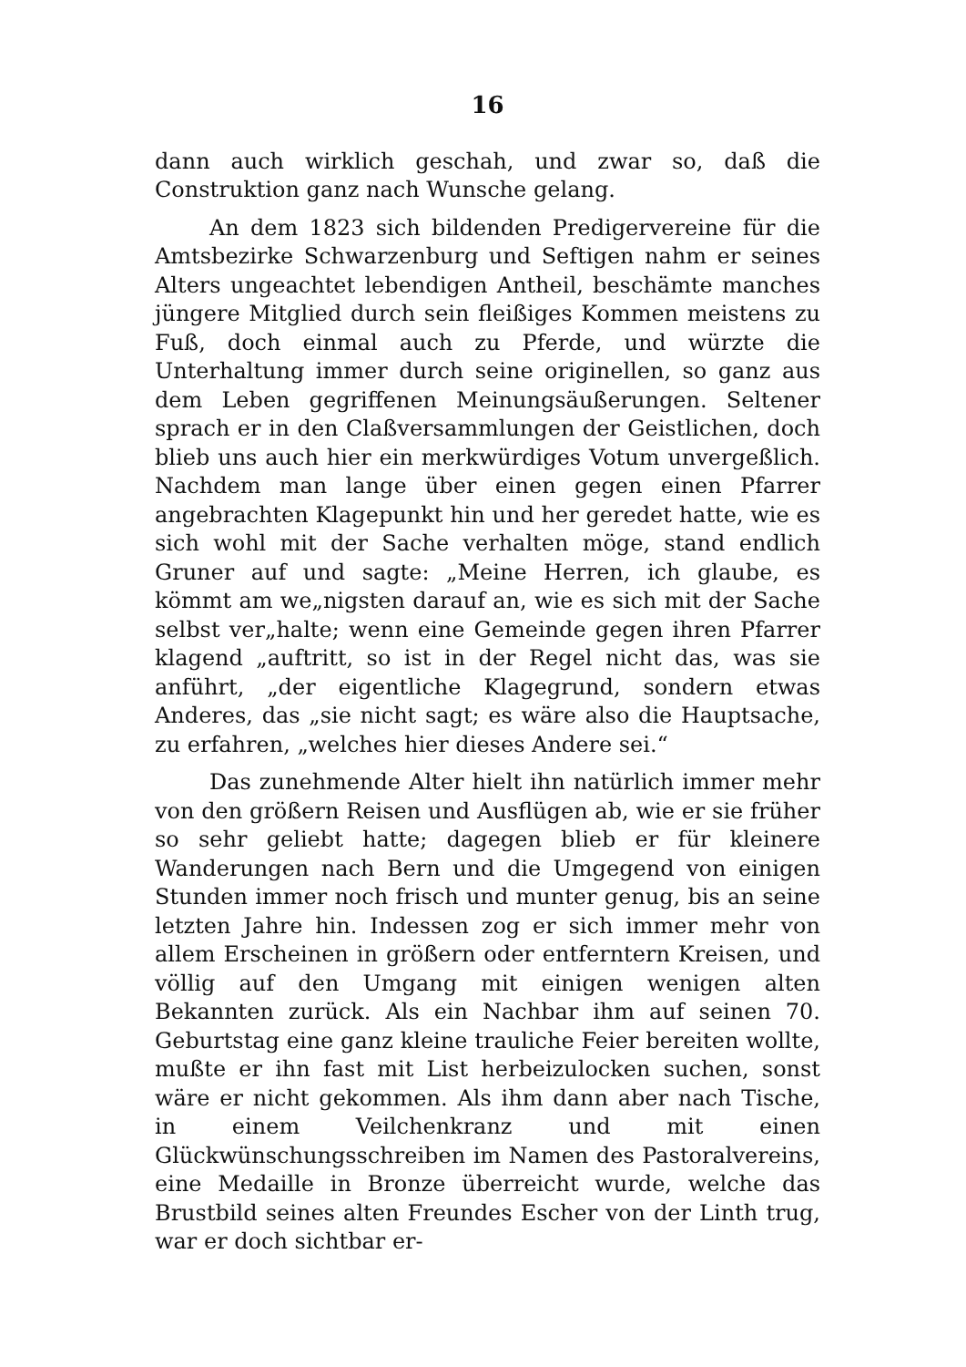16
dann auch wirklich geschah, und zwar so, daß die Construktion ganz nach Wunsche gelang.
An dem 1823 sich bildenden Predigervereine für die Amtsbezirke Schwarzenburg und Seftigen nahm er seines Alters ungeachtet lebendigen Antheil, beschämte manches jüngere Mitglied durch sein fleißiges Kommen meistens zu Fuß, doch einmal auch zu Pferde, und würzte die Unterhaltung immer durch seine originellen, so ganz aus dem Leben gegriffenen Meinungsäußerungen. Seltener sprach er in den Claßversammlungen der Geistlichen, doch blieb uns auch hier ein merkwürdiges Votum unvergeßlich. Nachdem man lange über einen gegen einen Pfarrer angebrachten Klagepunkt hin und her geredet hatte, wie es sich wohl mit der Sache verhalten möge, stand endlich Gruner auf und sagte: „Meine Herren, ich glaube, es kömmt am we„nigsten darauf an, wie es sich mit der Sache selbst ver„halte; wenn eine Gemeinde gegen ihren Pfarrer klagend „auftritt, so ist in der Regel nicht das, was sie anführt, „der eigentliche Klagegrund, sondern etwas Anderes, das „sie nicht sagt; es wäre also die Hauptsache, zu erfahren, „welches hier dieses Andere sei.“
Das zunehmende Alter hielt ihn natürlich immer mehr von den größern Reisen und Ausflügen ab, wie er sie früher so sehr geliebt hatte; dagegen blieb er für kleinere Wanderungen nach Bern und die Umgegend von einigen Stunden immer noch frisch und munter genug, bis an seine letzten Jahre hin. Indessen zog er sich immer mehr von allem Erscheinen in größern oder entferntern Kreisen, und völlig auf den Umgang mit einigen wenigen alten Bekannten zurück. Als ein Nachbar ihm auf seinen 70. Geburtstag eine ganz kleine trauliche Feier bereiten wollte, mußte er ihn fast mit List herbeizulocken suchen, sonst wäre er nicht gekommen. Als ihm dann aber nach Tische, in einem Veilchenkranz und mit einen Glückwünschungsschreiben im Namen des Pastoralvereins, eine Medaille in Bronze überreicht wurde, welche das Brustbild seines alten Freundes Escher von der Linth trug, war er doch sichtbar er-